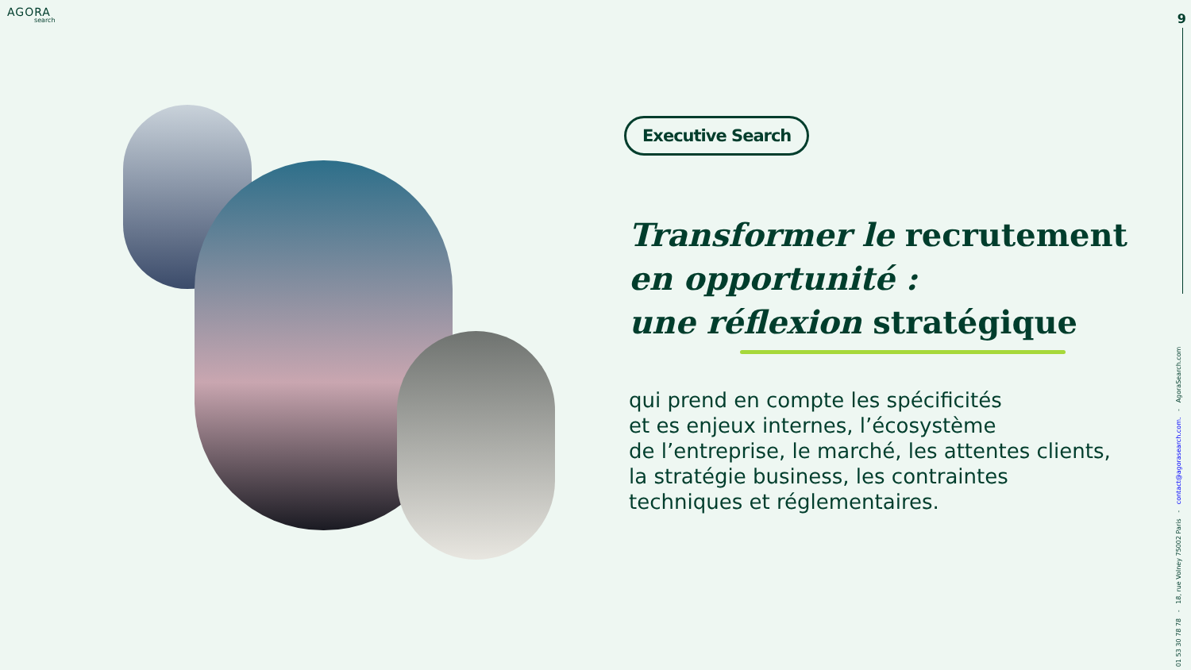AGORA
search
9
01 53 30 78 78 - 18, rue Volney 75002 Paris - contact@agorasearch.com. - AgoraSearch.com
Executive Search
Transformer le recrutement
en opportunité :
une réflexion stratégique
qui prend en compte les spécificités
et es enjeux internes, l’écosystème
de l’entreprise, le marché, les attentes clients,
la stratégie business, les contraintes
techniques et réglementaires.